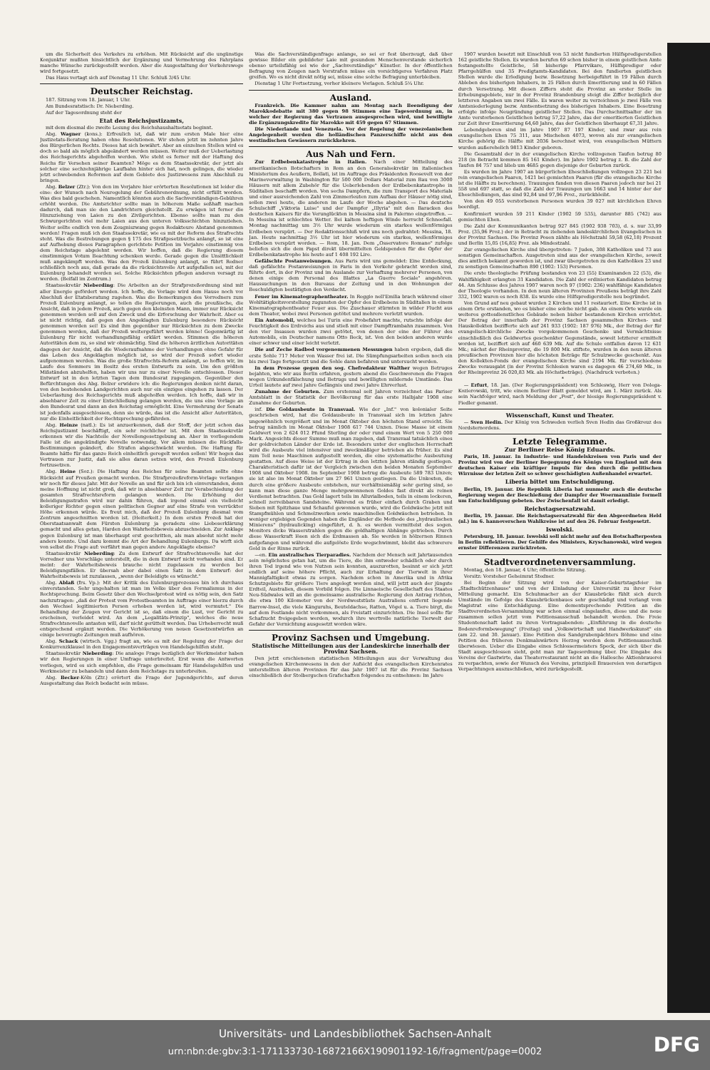um die Sicherheit des Verkehrs zu erhöhen. Mit Rücksicht auf die ungünstige Konjunktur mußten hinsichtlich der Ergänzung und Vermehrung des Fahrplans manche Wünsche zurückgestellt werden. Aber die Ausgestaltung der Verkehrswege wird fortgesetzt.
Das Haus vertagt sich auf Dienstag 11 Uhr. Schluß 3/45 Uhr.
Deutscher Reichstag.
187. Sitzung vom 18. Januar, 1 Uhr.
Am Bundesratstisch: Dr. Nieberding.
Auf der Tagesordnung steht der
Etat des Reichsjustizamts,
mit dem diesmal die zweite Lesung des Reichshaushaltsetats beginnt.
Abg. Wagner (kons.): Erfreulich ist, daß wir zum ersten Male hier eine Justizetats-Beratung haben ohne Resolutionen. Wir stehen jetzt im zehnten Jahre des Bürgerlichen Rechts. Dieses hat sich bewährt. Aber an einzelnen Stellen wird es doch so bald als möglich abgeändert werden müssen. Weiter muß der Ueberlastung des Reichsgerichts abgeholfen werden. Wie steht es ferner mit der Haftung des Reichs für Versehen seiner Beamten? Möge es dem Staatssekretär, der jetzt als solcher eine sechzehnjährige Laufbahn hinter sich hat, noch gelingen, die wieder jetzt schwebenden Reformen auf dem Gebiete des Justizwesens zum Abschluß zu bringen.
Abg. Belzer (Ztr.): Von den im Vorjahre hier erörterten Resolutionen ist leider die eine: der Wunsch nach Neuregelung der Gebührenordnung, nicht erfüllt worden. Was dies bald geschehen. Namentlich könnten auch die Sachverständigen-Gebühren erhöht werden. Die Amtsrichter sollte man in höherem Maße seßhaft machen dadurch, daß man sie den Landrichtern gleichstellt. Zu erwägen ist ferner die Hinzuziehung von Laien zu den Zivilgerichten. Ebenso sollte man zu den Schwurgerichten viel mehr Laien aus den unteren Volksschichten hinzuziehen. Weiter sollte endlich von dem Zeugniszwang gegen Redakteure Abstand genommen werden! Fragen muß ich den Staatssekretär, wie es mit der Reform des Strafrechts steht. Was die Bestrebungen gegen § 175 des Strafgesetzbuchs anlangt, so ist eine auf Aufhebung dieses Paragraphen gerichtete Petition im Vorjahre einstimmig von dem Reichstage abgelehnt worden. Wir hoffen, daß die Regierung diesem einstimmigen Votum Beachtung schenken werde. Gerade gegen die Unsittlichkeit muß angekämpft werden. Was den Prozeß Eulenburg anlangt, so führt Redner schließlich noch aus, daß gerade da die rücksichtsvolle Art aufgefallen sei, mit der Eulenburg behandelt worden sei. Solche Rücksichten pflegen anderen versagt zu werden. (Beifall im Zentrum.)
Staatssekretär Nieberding: Die Arbeiten an der Strafprozeßordnung sind mit aller Energie gefördert worden. Ich hoffe, die Vorlage wird dem Hause noch vor Abschluß der Etatsberatung zugehen. Was die Bemerkungen des Vorredners zum Prozeß Eulenburg anlangt, so teilen die Regierungen, auch die preußische, die Ansicht, daß in jedem Prozeß, auch gegen den kleinsten Mann, immer nur Rücksicht genommen werden soll auf den Zweck und die Erforschung der Wahrheit. Aber es ist nicht richtig, daß gegen den Angeklagten Eulenburg besondere Rücksicht genommen worden sei! Es sind ihm gegenüber nur Rücksichten zu dem Zwecke genommen worden, daß der Prozeß weitergeführt werden könne! Gegenwärtig ist Eulenburg für nicht verhandlungsfähig erklärt worden. Stimmen die höheren Autoritäten dem zu, so sind wir ohnmächtig. Sind die höheren ärztlichen Autoritäten dagegen der Ansicht, daß die Wiederaufnahme der Verhandlungen ohne Gefahr für das Leben des Angeklagten möglich ist, so wird der Prozeß sofort wieder aufgenommen werden. Was die große Strafrechts-Reform anlangt, so hoffen wir, im Laufe des Sommers im Besitz des ersten Entwurfs zu sein. Um den größten Mißständen abzuhelfen, haben wir uns nur zu einer Novelle entschlossen. Dieser Entwurf ist in den letzten Tagen dem Bundesrat zugegangen. Gegenüber den Befürchtungen des Abg. Belzer erwidere ich: die Regierungen denken nicht daran, von den bestehenden Landgerichten auch nur ein einziges eingehen zu lassen. Der Ueberlastung des Reichsgerichts muß abgeholfen werden. Ich hoffe, daß wir in absehbarer Zeit zu einer Entschließung gelangen werden, die uns eine Vorlage an den Bundesrat und dann an den Reichstag ermöglicht. Eine Vermehrung der Senate ist jedenfalls ausgeschlossen, denn sie würde, das ist die Ansicht aller Autoritäten, nur die Einheitlichkeit der Rechtsprechung gefährden.
Abg. Heinze (natl.): Es ist anzuerkennen, daß der Stoff, der jetzt schon das Reichsjustizamt beschäftigt, ein sehr reichlicher ist. Mit dem Staatssekretär erkennen wir die Nachteile der Novellengesetzgebung an. Aber in vorliegendem Falle ist die angekündigte Novelle notwendig. Vor allem müssen die Rückfalls-Bestimmungen geändert, die Strafen abgeschwächt werden. Die Haftung für Beamte hätte für das ganze Reich einheitlich geregelt werden sollen! Wir hegen das Vertrauen zur Justiz, daß sie alles daran setzen wird, den Prozeß Eulenburg fortzusetzen.
Abg. Heine (Soz.): Die Haftung des Reiches für seine Beamten sollte ohne Rücksicht auf Preußen gemacht werden. Die Strafprozeßreform-Vorlage verlangen wir noch für dieses Jahr. Mit der Novelle an und für sich bin ich einverstanden, denn meine Hoffnung ist nicht groß, daß wir in absehbarer Zeit zur Verabschiedung der gesamten Strafrechtsreform gelangen werden. Die Erhöhung der Beleidigungsstrafen wird nur dahin führen, daß irgend einmal ein vielleicht kolleriger Richter gegen einen politischen Gegner auf eine Strafe von verrückter Höhe erkennen würde. Es freut mich, daß der Prozeß Eulenburg diesmal vom Zentrum angeschnitten worden ist. (Heiterkeit.) In dem ersten Prozeß hat der Oberstaatsanwalt dem Fürsten Eulenburg ja geradezu eine Liebeserklärung gemacht und alles getan, Harden den Wahrheitsbeweis abzuschneiden. Zur Anklage gegen Eulenburg ist man überhaupt erst geschritten, als man absolut nicht mehr anders konnte. Und dazu kommt die Art der Behandlung Eulenburgs. Da wirft sich von selbst die Frage auf: verfährt man gegen andere Angeklagte ebenso?
Staatssekretär Nieberding: Zu dem Entwurf der Strafrechtsnovelle hat der Vorredner uns Vorschläge unterstellt, die in dem Entwurf nicht vorhanden sind. Er meint: der Wahrheitsbeweis brauche nicht zugelassen zu werden bei Beleidigungsfällen. Er übersah aber dabei einen Satz in dem Entwurf: der Wahrheitsbeweis ist zuzulassen, „wenn der Beleidigte es wünscht."
Abg. Ablaß (frs. Vp.): Mit der Kritik des Eulenburgprozesses bin ich durchaus einverstanden. Sehr ungehalten ist man im Volke über den Formalismus in der Rechtsprechung. Beim Gesetz über den Wechselprotest wird es nötig sein, den Satz nachzutragen: „daß der Protest vom Protestbeamten im Auftrage einer hierzu durch den Wechsel legitimierten Person erhoben worden ist, wird vermutet." Die Behandlung der Zeugen vor Gericht ist so, daß einem die Lust, vor Gericht zu erscheinen, verleidet wird. An dem „Legalitäts-Prinzip", welches die neue Strafrechtsnovelle antasten will, darf nicht gerüttelt werden. Das Urheberrecht muß entsprechend ergänzt werden. Die Verhökerung von neuen Gesetzentwürfen an einige bevorzugte Zeitungen muß aufhören.
Abg. Schack (wirtsch. Vgg.) fragt an, wie es mit der Regelung der Frage der Konkurrenzklausel in den Engagementsverträgen von Handelsgehilfen steht.
Staatssekretär Nieberding: Die analoge Frage bezüglich der Werkmeister haben wir den Regierungen in einer Umfrage unterbreitet. Erst wenn die Antworten vorliegen, wird es sich empfehlen, die Frage gemeinsam für Handelsgehilfen und Werkmeister zu behandeln und dann dem Reichstage zu unterbreiten.
Abg. Becker-Köln (Ztr.) erörtert die Frage der Jugendgerichte, auf deren Ausgestaltung das Reich bedacht sein müsse.
Was die Sachverständigenfrage anlange, so sei er fest überzeugt, daß über gewisse Bilder ein gebildeter Laie mit gesundem Menschenverstande sicherlich ebenso urteilsfähig sei wie der „Sachverständige" Künstler. In der öffentlichen Befragung von Zeugen nach Vorstrafen müsse ein vorsichtigeres Verfahren Platz greifen. Wo es nicht direkt nötig sei, müsse eine solche Befragung unterbleiben.
Dienstag 1 Uhr Fortsetzung, vorher kleinere Vorlagen. Schluß 5¼ Uhr.
Ausland.
Frankreich. Die Kammer nahm am Montag nach Beendigung der Marokkodebatte mit 380 gegen 98 Stimmen eine Tagesordnung an, in welcher der Regierung das Vertrauen ausgesprochen wird, und bewilligte die Ergänzungskredite für Marokko mit 459 gegen 67 Stimmen.
Die Niederlande und Venezuela. Vor der Regelung der venezolanischen Angelegenheit werden die holländischen Panzerschiffe nicht aus den westindischen Gewässern zurückkehren.
Aus Nah und Fern.
Zur Erdbebenkatastrophe in Italien. Nach einer Mitteilung des amerikanischen Botschafters in Rom an den Generalsekretär im italienischen Ministerium des Aeußern, Bollati, ist im Auftrage des Präsidenten Roosevelt von der Marineverwaltung in Washington für 500 000 Dollars Material zum Bau von 3000 Häusern mit allem Zubehör für die Ueberlebenden der Erdbebenkatastrophe in Süditalien beschafft worden. Von sechs Dampfern, die zum Transport des Materials und einer ausreichenden Zahl von Zimmerleuten zum Aufbau der Häuser nötig sind, sollen zwei heute, die anderen im Laufe der Woche abgehen. — Das deutsche Schulschiff „Viktoria Luise" und der Dampfer „Illyria" mit den Baracken des deutschen Kaisers für die Verunglückten in Messina sind in Palermo eingetroffen. — In Messina ist schlechtes Wetter. Bei kaltem heftigen Winde herrscht Schneefall. Montag nachmittag um 3½ Uhr wurde wiederum ein starkes wellenförmiges Erdbeben verspürt. — Der Redaktionsschluß wird uns noch gedrahtet: Messina, 18. Jan. Heute nachmittag 3½ Uhr ist hier wiederum ein starkes, wellenförmiges Erdbeben verspürt worden. — Rom, 18. Jan. Dem „Osservatore Romano" zufolge beliefen sich die dem Papst direkt übermittelten Geldspenden für die Opfer der Erdbebenkatastrophe bis heute auf 1 408 192 Lire.
Gefälschte Postanweisungen. Aus Paris wird uns gemeldet: Eine Entdeckung, daß gefälschte Postanweisungen in Paris in den Verkehr gebracht worden sind, führte dort, in der Provinz und im Auslande zur Verhaftung mehrerer Personen, von denen einige dem Personal des Blattes „La Guerre Sociale" angehören. Haussuchungen in den Bureaus der Zeitung und in den Wohnungen der Beschuldigten bestätigten den Verdacht.
Feuer im Kinematographentheater. In Reggio nell'Emilia brach während einer Wohltätigkeitsvorstellung zugunsten der Opfer des Erdbebens in Süditalien in einem Kinematographentheater Feuer aus. Die Zuschauer stürmten in wilder Flucht aus dem Theater, wobei zwei Personen getötet und mehrere verletzt wurden.
Ein Automobil, welches bei Turin eine Probefahrt machte, rutschte infolge der Feuchtigkeit des Erdreichs aus und stieß mit einer Dampftrambahn zusammen. Von den vier Insassen wurden zwei getötet, von denen der eine der Führer des Automobils, ein Deutscher namens Otto Beck, ist. Von den beiden anderen wurde einer schwer und einer leicht verletzt.
Die auf Zeche Radbod vorgenommenen Messungen haben ergeben, daß die erste Sohle 717 Meter von Wasser frei ist. Die Sümpfungsarbeiten sollen noch ein bis zwei Tage fortgesetzt und die Sohle dann befahren und untersucht werden.
In dem Prozesse gegen den sog. Chefredakteur Walther wegen Betruges bejahten, wie wir aus Berlin erfahren, gestern abend die Geschworenen die Fragen wegen Urkundenfälschung und Betrugs und bewilligten mildernde Umstände. Das Urteil lautete auf zwei Jahre Gefängnis und zwei Jahre Ehrverlust.
Zunahme der Geburten. Zum erstenmal seit Jahren verzeichnet das Pariser Amtsblatt in der Statistik der Bevölkerung für das erste Halbjahr 1908 eine Zunahme der Geburten.
inf. Die Goldausbeute in Transvaal. Wie der „Inf." von kolonialer Seite geschrieben wird, hat die Goldausbeute in Transvaal sich im letzten Jahre ungewöhnlich vergrößert und im Monat Oktober den höchsten Stand erreicht. Sie betrug nämlich im Monat Oktober 1908 617 744 Unzen. Diese Masse ist einem Geldwert von 2 624 012 Pfund Sterling der oder rund einem Wert von 5 250 000 Mark. Angesichts dieser Summe muß man zugeben, daß Transvaal tatsächlich eines der goldreichsten Länder der Erde ist. Besonders unter der englischen Herrschaft wird die Ausbeute viel intensiver und zweckmäßiger betrieben als früher. Es sind zum Teil neue Maschinen aufgestellt worden, die eine systematische Ausbeutung gestatten. Auf diese Weise ist der Ertrag in den letzten Jahren ständig gestiegen. Charakteristisch dafür ist der Vergleich zwischen den beiden Monaten September 1908 und Oktober 1908. Im September 1908 betrug die Ausbeute 589 783 Unzen; sie ist also im Monat Oktober um 27 961 Unzen gestiegen. Da die Unkosten, die durch eine größere Ausbeute entstehen, nur verhältnismäßig sehr gering sind, so kann man diese ganze Menge mehrgewonnenen Goldes fast direkt als reinen Verdienst betrachten. Das Gold lagert teils im Alluvialboden, teils in einem lockeren, schnell zerreibbaren Sandsteine. Während es früher einfach durch Graben und Sieben mit Spitzhaue und Schaufel gewonnen wurde, wird die Goldwäsche jetzt mit Stampfmühlen und Schmelzwerken sowie maschinellen Goldwäschen betrieben. In weniger ergiebigen Gegenden haben die Engländer die Methode des „hydraulischen Minierens" (hydraulicking) eingeführt, d. h. es werden vermittelst des sogen. Monitors dicke Wasserstrahlen gegen die goldhaltigen Abhänge getrieben. Durch diese Wasserkraft lösen sich die Erdmassen ab. Sie werden in hölzernen Rinnen aufgefangen und während die aufgelöste Erde wegschwimmt, bleibt das schwerere Gold in der Rinne zurück.
—en. Ein australisches Tierparadies. Nachdem der Mensch seit Jahrtausenden sein möglichstes getan hat, um die Tiere, die ihm entweder schädlich oder durch ihren Tod irgend wie von Nutzen sein konnten, auszurotten, besinnt er sich jetzt endlich auf seine höhere Pflicht, auch zur Erhaltung der Tierwelt in ihrer Mannigfaltigkeit etwas zu sorgen. Nachdem schon in Amerika und in Afrika Schutzgebiete für größere Tiere angelegt worden sind, will jetzt auch der jüngste Erdteil, Australien, diesem Vorbild folgen. Die Linnaeische Gesellschaft des Staates Neu-Südwales will an die gemeinsame australische Regierung den Antrag richten, die etwa 100 Kilometer von der Nordweststüste Australiens entfernt liegende Barrow-Insel, die viele Känguruhs, Beuteldachse, Ratten, Vögel u. a. Tiere birgt, die auf dem Festlande nicht vorkommen, als Freistatt einzurichten. Die Insel sollte für Schafzucht freigegeben werden, wodurch ihre wertvolle natürliche Tierwelt der Gefahr der Vernichtung ausgesetzt worden wäre.
Provinz Sachsen und Umgebung.
Statistische Mitteilungen aus der Landeskirche innerhalb der Provinz Sachsen.
Den jetzt erschienenen statistischen Mitteilungen aus der Verwaltung des evangelischen Kirchenwesens in den der Aufsicht des evangelischen Kirchenrates unterstellten älteren Provinzen für das Jahr 1907 ist für die Provinz Sachsen einschließlich der Stolbergschen Grafschaften folgendes zu entnehmen: Im Jahre
1907 wurden besetzt mit Einschluß von 53 nicht fundierten Hülfspredigerstellen 162 geistliche Stellen. Es wurden berufen 69 schon bisher in einem geistlichen Amte festangestellte Geistliche, 58 bisherige Pfarrvikare, Hülfsprediger oder Pfarrgehülfen und 35 Predigtamts-Kandidaten. Bei den fundierten geistlichen Stellen wurde die Erledigung bezw. Besetzung herbeigeführt in 19 Fällen durch Ableben des bisherigen Inhabers, in 25 Fällen durch Emeritierung und in 60 Fällen durch Versetzung. Mit diesen Ziffern steht die Provinz an erster Stelle im Erhebungsgebiete, nur in der Provinz Brandenburg steigt die Ziffer bezüglich der letzteren Angaben um zwei Fälle. Es waren weiter zu verzeichnen je zwei Fälle von Amtsniederlegung bezw. Amtsentsetzung des bisherigen Inhabers. Eine Besetzung erfolgte infolge Neugründung geistlicher Stellen. Das Durchschnittsalter der im Amte verstorbenen Geistlichen betrug 57,22 Jahre, das der emeritierten Geistlichen zur Zeit ihrer Emeritierung 64,60 Jahre, das der Geistlichen überhaupt 67,31 Jahre.
Lebendgeboren sind im Jahre 1907 87 197 Kinder, und zwar aus rein evangelischen Ehen 75 311, aus Mischehen 4073, wovon als zur evangelischen Kirche gehörig die Hälfte mit 2036 berechnet wird, von evangelischen Müttern wurden außerehelich 9813 Kinder geboren.
Die Gesamtzahl der in der evangelischen Kirche vollzogenen Taufen betrug 80 218 (in Betracht kommen 85 161 Kinder). Im Jahre 1902 betrug z. B. die Zahl der Taufen 84 757 und blieb um 4685 gegen diejenige der Geburten zurück.
Es wurden im Jahre 1907 an bürgerlichen Eheschließungen vollzogen 23 221 bei rein evangelischen Paaren, 1421 bei gemischten Paaren (für die evangelische Kirche ist die Hälfte zu berechnen). Trauungen fanden von diesen Paaren jedoch nur bei 21 558 und 697 statt, so daß die Zahl der Trauungen um 1663 und 14 hinter der der Eheschließungen, das sind 92,84 und 97,96 Proz., zurückbleibt.
Von den 49 055 verstorbenen Personen wurden 39 027 mit kirchlichen Ehren beerdigt.
Konfirmiert wurden 59 211 Kinder (1902 59 535), darunter 885 (742) aus gemischten Ehen.
Die Zahl der Kommunikanten betrug 927 845 (1902 938 703), d. s. nur 33,99 Proz. (35,96 Proz.) der in Betracht zu ziehenden landeskirchlichen Evangelischen in der Provinz Sachsen. Die Provinz Posen zählte als Höchstzahl 59,58 (62,18) Prozent und Berlin 15,05 (16,85) Proz. als Mindestzahl.
Zur evangelischen Kirche sind übergetreten: 7 Juden, 308 Katholiken und 73 aus sonstigen Gemeinschaften. Ausgetreten sind aus der evangelischen Kirche, soweit dies amtlich bekannt geworden ist, und zwar übergetreten zu den Katholiken 23 und zu sonstigen Gemeinschaften 890 (1902: 153) Personen.
Die erste theologische Prüfung bestanden von 23 (55) Examinanden 22 (53), die Wahlfähigkeit erlangten 31 Kandidaten. Die Zahl der ordinierten Kandidaten betrug 44. Am Schlusse des Jahres 1907 waren noch 97 (1902: 236) wahlfähige Kandidaten der Theologie vorhanden. In den neun älteren Provinzen Preußens beträgt ihre Zahl 332, 1902 waren es noch 838. Es wurde eine Hilfspredigerstelle neu begründet.
Von Grund auf neu gebaut wurden 2 Kirchen und 11 restauriert. Eine Kirche ist in einem Orte erstanden, wo es bisher eine solche nicht gab. An einem Orte wurde ein weiteres gottesdienstliches Gebäude neben bisher bestandenen Kirchen errichtet. Der Betrag der innerhalb der Provinz Sachsen gesammelten Kirchen- und Hauskollekten bezifferte sich auf 241 933 (1902: 187 976) Mk., der Betrag der für evangelisch-kirchliche Zwecke vorgekommenen Geschenke und Vermächtnisse einschließlich des Geldwertes geschenkter Gegenstände, soweit letzterer ermittelt worden ist, beziffert sich auf 460 639 Mk. Auf die Schule entfallen davon 12 631 Mk.; nächst der Rheinprovinz, die 19 800 Mk. stiftete, wurden in den neun älteren preußischen Provinzen hier die höchsten Beträge für Schulzwecke geschenkt. Aus den Kollekten-Fonds der evangelischen Kirche sind 2194 Mk. für verschiedene Zwecke verausgabt (in der Provinz Schlesien waren es dagegen 46 274,69 Mk., in der Rheinprovinz 26 020,83 Mk. als Höchstbeträge). (Nachdruck verboten.)
*
— Erfurt, 18. Jan. (Der Regierungspräsident) von Schleswig, Herr von Dolega-Kozierowski, tritt, wie einem Berliner Blatt gemeldet wird, am 1. März zurück. Als sein Nachfolger wird, nach Meldung der „Post", der hiesige Regierungspräsident v. Fiedler genannt.
Wissenschaft, Kunst und Theater.
— Sven Hedin. Der König von Schweden verlieh Sven Hedin das Großkreuz des Nordsternordens.
Letzte Telegramme.
Zur Berliner Reise König Eduards.
Paris, 18. Januar. In Industrie- und Handelskreisen von Paris und der Provinz wird von der Berliner Begegnung des Königs von England mit dem deutschen Kaiser ein kräftiger Impuls für den durch die politischen Wirrnisse der letzten Zeit so schwer geschädigten Außenhandel erwartet.
Liberia bittet um Entschuldigung.
Berlin, 19. Januar. Die Republik Liberia hat nunmehr auch die deutsche Regierung wegen der Beschießung der Dampfer der Woermannlinie formell um Entschuldigung gebeten. Der Zwischenfall ist damit erledigt.
Reichstagsersatzwahl.
Berlin, 19. Januar. Die Reichstagsersatzwahl für den Abgeordneten Held (nl.) im 6. hannoverschen Wahlkreise ist auf den 26. Februar festgesetzt.
Iswolski.
Petersburg, 18. Januar. Iswolski soll nicht mehr auf den Botschafterposten in Berlin reflektieren. Der Gehilfe des Ministers, Kryschanowski, wird wegen ernster Differenzen zurücktreten.
Stadtverordnetenversammlung.
Montag, den 18. Januar, 4 Uhr; öffentliche Sitzung.
Vorsitz: Vorsteher Geheimrat Stedner.
Bei Beginn der Sitzung wird von der Kaiser-Geburtstagsfeier im „Stadtschützenhause" und von der Einladung der Universität zu ihrer Feier Mitteilung gemacht. Ein Schuhmacher an der Klausbrücke fühlt sich durch Umstände im Gefolge des Klausbrückenbaues sehr geschädigt und verlangt vom Magistrat eine Entschädigung. Eine dementsprechende Petition an die Stadtverordneten-Versammlung war schon einmal eingelaufen, diese und die neue zusammen sollen jetzt vom Petitionsausschuß behandelt werden. Die Freie Studentenschaft ladet zu ihren Vortragsabenden: „Einführung in die deutsche Bodenreformbewegung" (Freitag) und „Volkswirtschaft und Handwerkskunst" ein (am 22. und 30. Januar). Eine Petition des Sandgrubenpächters Böhme und eine Petition des früheren Denkmalswärters Herzog werden dem Petitionsausschuß überwiesen. Ueber die Eingabe eines Schlossermeisters Speck, der sich über die Stadt ausgeschlossen sieht, geht man zur Tagesordnung über. Die Eingabe des Vereins der Gastwirte, das Theaterrestaurant nicht an die Hallesche Aktienbrauerei zu verpachten, sowie der Wunsch des Vereins, prinzipiell Brauereien von derartigen Verpachtungen auszuschließen, wird zurückgestellt.
Universitäts- und Landesbibliothek Sachsen-Anhalt
urn:nbn:de:gbv:3:1-171133730-16872166X190901192-16/fragment/page=0002
DFG